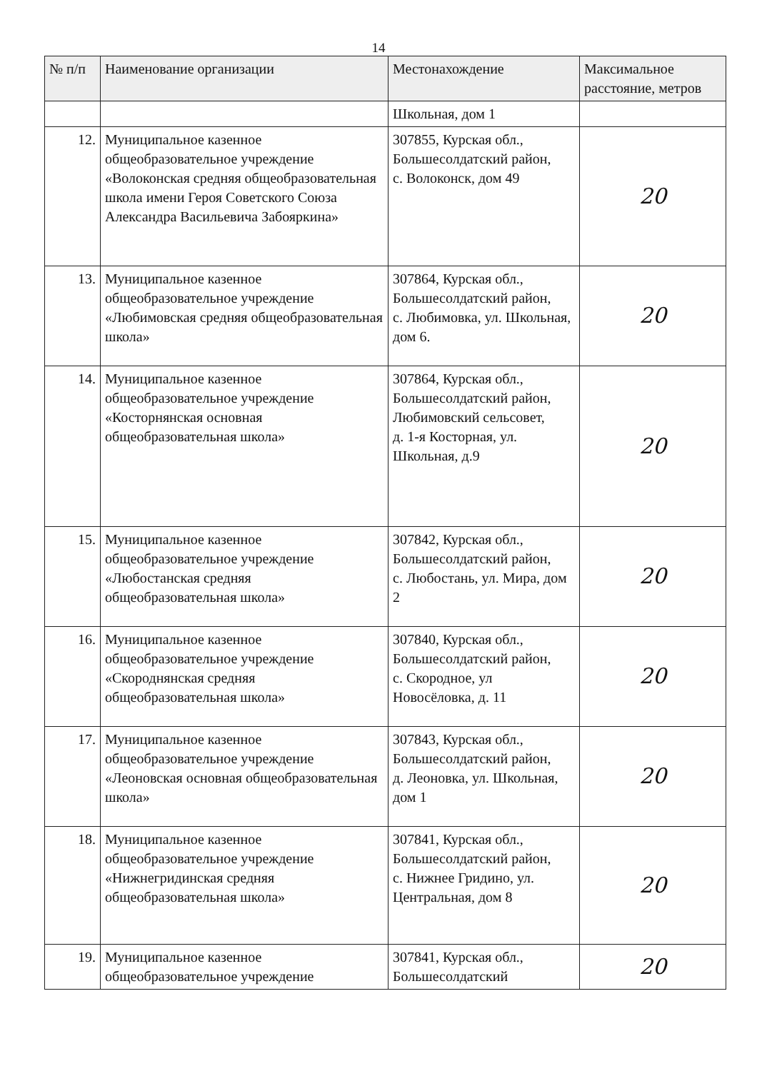14
| № п/п | Наименование организации | Местонахождение | Максимальное расстояние, метров |
| --- | --- | --- | --- |
| | | Школьная, дом 1 | |
| 12. | Муниципальное казенное общеобразовательное учреждение «Волоконская средняя общеобразовательная школа имени Героя Советского Союза Александра Васильевича Забояркина» | 307855, Курская обл., Большесолдатский район, с. Волоконск, дом 49 | 20 |
| 13. | Муниципальное казенное общеобразовательное учреждение «Любимовская средняя общеобразовательная школа» | 307864, Курская обл., Большесолдатский район, с. Любимовка, ул. Школьная, дом 6. | 20 |
| 14. | Муниципальное казенное общеобразовательное учреждение «Косторнянская основная общеобразовательная школа» | 307864, Курская обл., Большесолдатский район, Любимовский сельсовет, д. 1-я Косторная, ул. Школьная, д.9 | 20 |
| 15. | Муниципальное казенное общеобразовательное учреждение «Любостанская средняя общеобразовательная школа» | 307842, Курская обл., Большесолдатский район, с. Любостань, ул. Мира, дом 2 | 20 |
| 16. | Муниципальное казенное общеобразовательное учреждение «Скороднянская средняя общеобразовательная школа» | 307840, Курская обл., Большесолдатский район, с. Скородное, ул Новосёловка, д. 11 | 20 |
| 17. | Муниципальное казенное общеобразовательное учреждение «Леоновская основная общеобразовательная школа» | 307843, Курская обл., Большесолдатский район, д. Леоновка, ул. Школьная, дом 1 | 20 |
| 18. | Муниципальное казенное общеобразовательное учреждение «Нижнегридинская средняя общеобразовательная школа» | 307841, Курская обл., Большесолдатский район, с. Нижнее Гридино, ул. Центральная, дом 8 | 20 |
| 19. | Муниципальное казенное общеобразовательное учреждение | 307841, Курская обл., Большесолдатский | 20 |